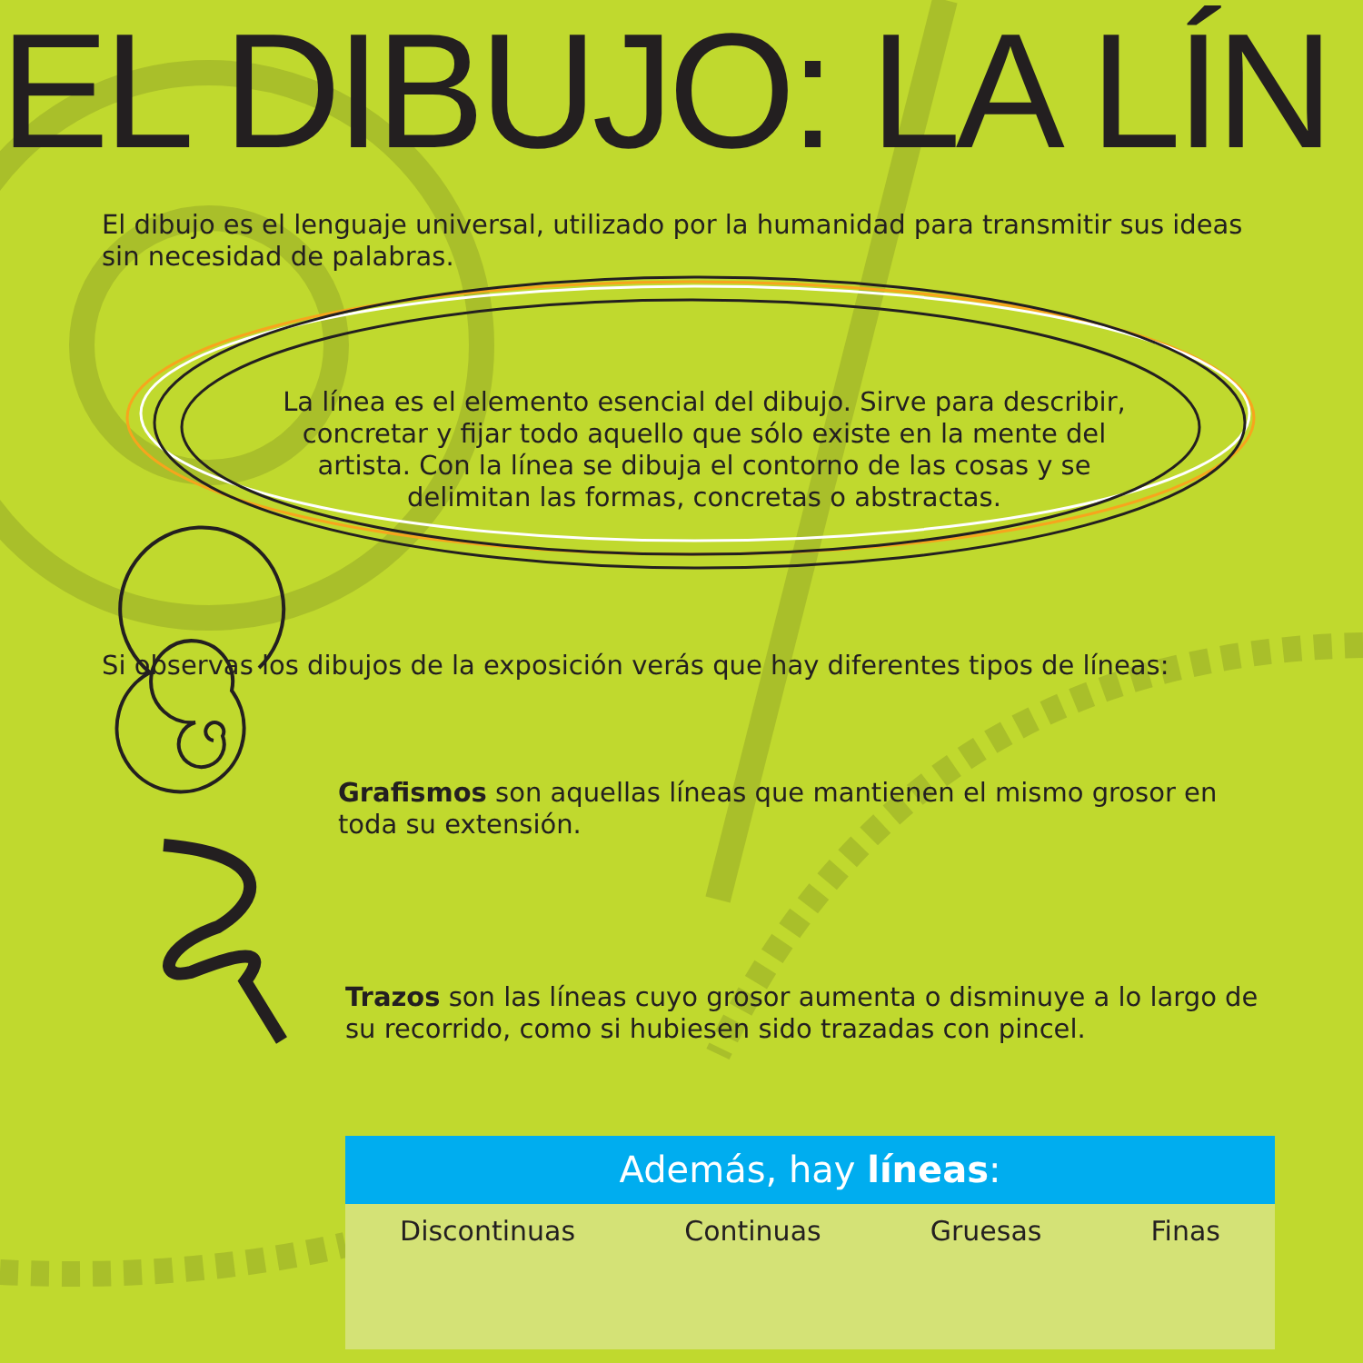EL DIBUJO: LA LÍN
El dibujo es el lenguaje universal, utilizado por la humanidad para transmitir sus ideas sin necesidad de palabras.
La línea es el elemento esencial del dibujo. Sirve para describir, concretar y fijar todo aquello que sólo existe en la mente del artista. Con la línea se dibuja el contorno de las cosas y se delimitan las formas, concretas o abstractas.
Si observas los dibujos de la exposición verás que hay diferentes tipos de líneas:
Grafismos son aquellas líneas que mantienen el mismo grosor en toda su extensión.
Trazos son las líneas cuyo grosor aumenta o disminuye a lo largo de su recorrido, como si hubiesen sido trazadas con pincel.
Además, hay líneas:
Discontinuas Continuas Gruesas Finas